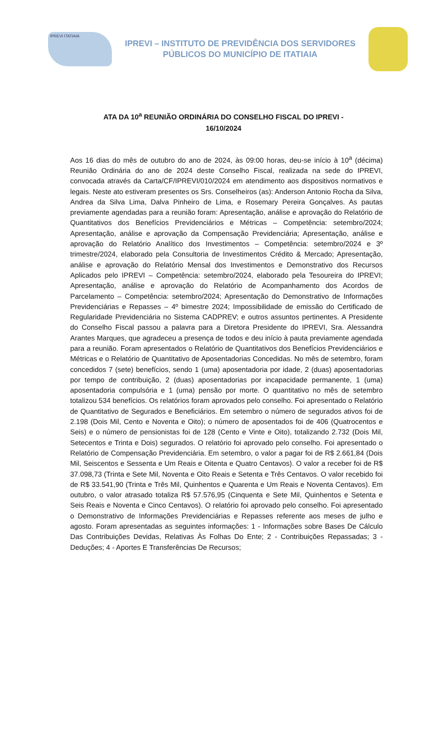IPREVI ITATIAIA
IPREVI – INSTITUTO DE PREVIDÊNCIA DOS SERVIDORES
PÚBLICOS DO MUNICÍPIO DE ITATIAIA
ATA DA 10<sup>a</sup> REUNIÃO ORDINÁRIA DO CONSELHO FISCAL DO IPREVI -
16/10/2024
Aos 16 dias do mês de outubro do ano de 2024, às 09:00 horas, deu-se início à 10<sup>a</sup> (décima) Reunião Ordinária do ano de 2024 deste Conselho Fiscal, realizada na sede do IPREVI, convocada através da Carta/CF/IPREVI/010/2024 em atendimento aos dispositivos normativos e legais. Neste ato estiveram presentes os Srs. Conselheiros (as): Anderson Antonio Rocha da Silva, Andrea da Silva Lima, Dalva Pinheiro de Lima, e Rosemary Pereira Gonçalves. As pautas previamente agendadas para a reunião foram: Apresentação, análise e aprovação do Relatório de Quantitativos dos Benefícios Previdenciários e Métricas – Competência: setembro/2024; Apresentação, análise e aprovação da Compensação Previdenciária; Apresentação, análise e aprovação do Relatório Analítico dos Investimentos – Competência: setembro/2024 e 3º trimestre/2024, elaborado pela Consultoria de Investimentos Crédito & Mercado; Apresentação, análise e aprovação do Relatório Mensal dos Investimentos e Demonstrativo dos Recursos Aplicados pelo IPREVI – Competência: setembro/2024, elaborado pela Tesoureira do IPREVI; Apresentação, análise e aprovação do Relatório de Acompanhamento dos Acordos de Parcelamento – Competência: setembro/2024; Apresentação do Demonstrativo de Informações Previdenciárias e Repasses – 4º bimestre 2024; Impossibilidade de emissão do Certificado de Regularidade Previdenciária no Sistema CADPREV; e outros assuntos pertinentes. A Presidente do Conselho Fiscal passou a palavra para a Diretora Presidente do IPREVI, Sra. Alessandra Arantes Marques, que agradeceu a presença de todos e deu início à pauta previamente agendada para a reunião. Foram apresentados o Relatório de Quantitativos dos Benefícios Previdenciários e Métricas e o Relatório de Quantitativo de Aposentadorias Concedidas. No mês de setembro, foram concedidos 7 (sete) benefícios, sendo 1 (uma) aposentadoria por idade, 2 (duas) aposentadorias por tempo de contribuição, 2 (duas) aposentadorias por incapacidade permanente, 1 (uma) aposentadoria compulsória e 1 (uma) pensão por morte. O quantitativo no mês de setembro totalizou 534 benefícios. Os relatórios foram aprovados pelo conselho. Foi apresentado o Relatório de Quantitativo de Segurados e Beneficiários. Em setembro o número de segurados ativos foi de 2.198 (Dois Mil, Cento e Noventa e Oito); o número de aposentados foi de 406 (Quatrocentos e Seis) e o número de pensionistas foi de 128 (Cento e Vinte e Oito), totalizando 2.732 (Dois Mil, Setecentos e Trinta e Dois) segurados. O relatório foi aprovado pelo conselho. Foi apresentado o Relatório de Compensação Previdenciária. Em setembro, o valor a pagar foi de R$ 2.661,84 (Dois Mil, Seiscentos e Sessenta e Um Reais e Oitenta e Quatro Centavos). O valor a receber foi de R$ 37.098,73 (Trinta e Sete Mil, Noventa e Oito Reais e Setenta e Três Centavos. O valor recebido foi de R$ 33.541,90 (Trinta e Três Mil, Quinhentos e Quarenta e Um Reais e Noventa Centavos). Em outubro, o valor atrasado totaliza R$ 57.576,95 (Cinquenta e Sete Mil, Quinhentos e Setenta e Seis Reais e Noventa e Cinco Centavos). O relatório foi aprovado pelo conselho. Foi apresentado o Demonstrativo de Informações Previdenciárias e Repasses referente aos meses de julho e agosto. Foram apresentadas as seguintes informações: 1 - Informações sobre Bases De Cálculo Das Contribuições Devidas, Relativas Às Folhas Do Ente; 2 - Contribuições Repassadas; 3 - Deduções; 4 - Aportes E Transferências De Recursos;